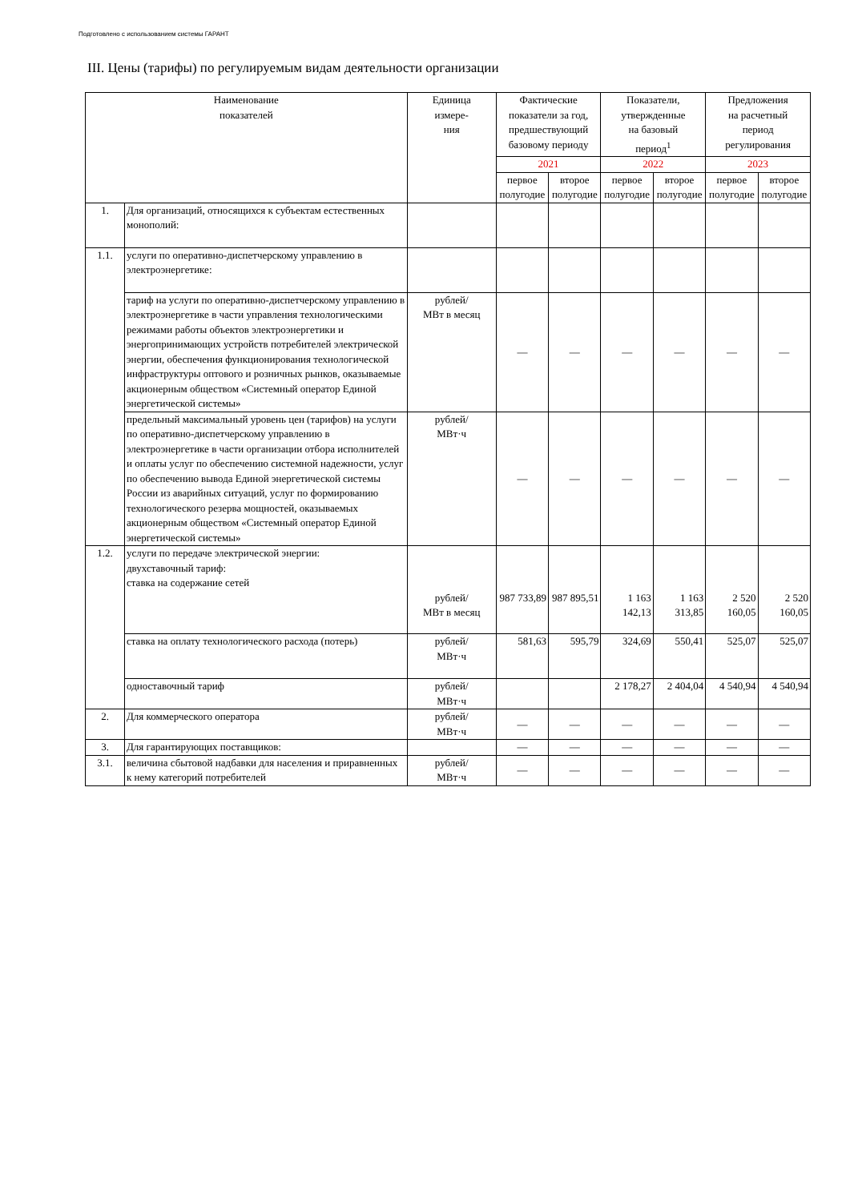Подготовлено с использованием системы ГАРАНТ
III. Цены (тарифы) по регулируемым видам деятельности организации
| Наименование показателей | | Единица измере- ния | Фактические показатели за год, предшествующий базовому периоду | | Показатели, утвержденные на базовый период<sup>1</sup> | | Предложения на расчетный период регулирования | |
| --- | --- | --- | --- | --- | --- | --- | --- | --- |
| | | | 2021 | | 2022 | | 2023 | |
| | | | первое полугодие | второе полугодие | первое полугодие | второе полугодие | первое полугодие | второе полугодие |
| 1. | Для организаций, относящихся к субъектам естественных монополий: | | | | | | | |
| 1.1. | услуги по оперативно-диспетчерскому управлению в электроэнергетике: | | | | | | | |
| | тариф на услуги по оперативно-диспетчерскому управлению в электроэнергетике в части управления технологическими режимами работы объектов электроэнергетики и энергопринимающих устройств потребителей электрической энергии, обеспечения функционирования технологической инфраструктуры оптового и розничных рынков, оказываемые акционерным обществом «Системный оператор Единой энергетической системы» | рублей/ МВт в месяц | — | — | — | — | — | — |
| | предельный максимальный уровень цен (тарифов) на услуги по оперативно-диспетчерскому управлению в электроэнергетике в части организации отбора исполнителей и оплаты услуг по обеспечению системной надежности, услуг по обеспечению вывода Единой энергетической системы России из аварийных ситуаций, услуг по формированию технологического резерва мощностей, оказываемых акционерным обществом «Системный оператор Единой энергетической системы» | рублей/ МВт·ч | — | — | — | — | — | — |
| 1.2. | услуги по передаче электрической энергии: двухставочный тариф: ставка на содержание сетей | рублей/ МВт в месяц | 987 733,89 | 987 895,51 | 1 163 142,13 | 1 163 313,85 | 2 520 160,05 | 2 520 160,05 |
| | ставка на оплату технологического расхода (потерь) | рублей/ МВт·ч | 581,63 | 595,79 | 324,69 | 550,41 | 525,07 | 525,07 |
| | одноставочный тариф | рублей/ МВт·ч | | | 2 178,27 | 2 404,04 | 4 540,94 | 4 540,94 |
| 2. | Для коммерческого оператора | рублей/ МВт·ч | — | — | — | — | — | — |
| 3. | Для гарантирующих поставщиков: | | — | — | — | — | — | — |
| 3.1. | величина сбытовой надбавки для населения и приравненных к нему категорий потребителей | рублей/ МВт·ч | — | — | — | — | — | — |